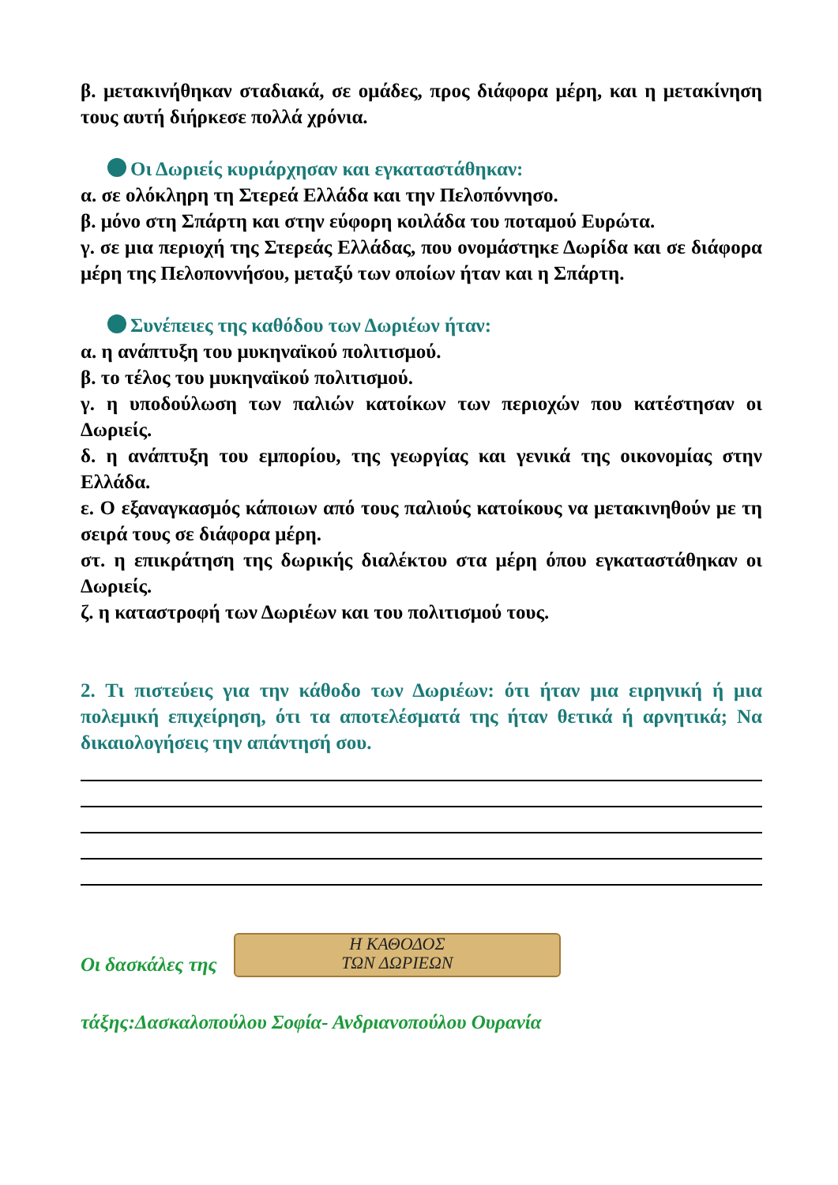β. μετακινήθηκαν σταδιακά, σε ομάδες, προς διάφορα μέρη, και η μετακίνηση τους αυτή διήρκεσε πολλά χρόνια.
Οι Δωριείς κυριάρχησαν και εγκαταστάθηκαν:
α. σε ολόκληρη τη Στερεά Ελλάδα και την Πελοπόννησο.
β. μόνο στη Σπάρτη και στην εύφορη κοιλάδα του ποταμού Ευρώτα.
γ. σε μια περιοχή της Στερεάς Ελλάδας, που ονομάστηκε Δωρίδα και σε διάφορα μέρη της Πελοποννήσου, μεταξύ των οποίων ήταν και η Σπάρτη.
Συνέπειες της καθόδου των Δωριέων ήταν:
α. η ανάπτυξη του μυκηναϊκού πολιτισμού.
β. το τέλος του μυκηναϊκού πολιτισμού.
γ. η υποδούλωση των παλιών κατοίκων των περιοχών που κατέστησαν οι Δωριείς.
δ. η ανάπτυξη του εμπορίου, της γεωργίας και γενικά της οικονομίας στην Ελλάδα.
ε. Ο εξαναγκασμός κάποιων από τους παλιούς κατοίκους να μετακινηθούν με τη σειρά τους σε διάφορα μέρη.
στ. η επικράτηση της δωρικής διαλέκτου στα μέρη όπου εγκαταστάθηκαν οι Δωριείς.
ζ. η καταστροφή των Δωριέων και του πολιτισμού τους.
2. Τι πιστεύεις για την κάθοδο των Δωριέων: ότι ήταν μια ειρηνική ή μια πολεμική επιχείρηση, ότι τα αποτελέσματά της ήταν θετικά ή αρνητικά; Να δικαιολογήσεις την απάντησή σου.
Οι δασκάλες της Η ΚΑΘΟΔΟΣ
ΤΩΝ ΔΩΡΙΕΩΝ
τάξης:Δασκαλοπούλου Σοφία- Ανδριανοπούλου Ουρανία